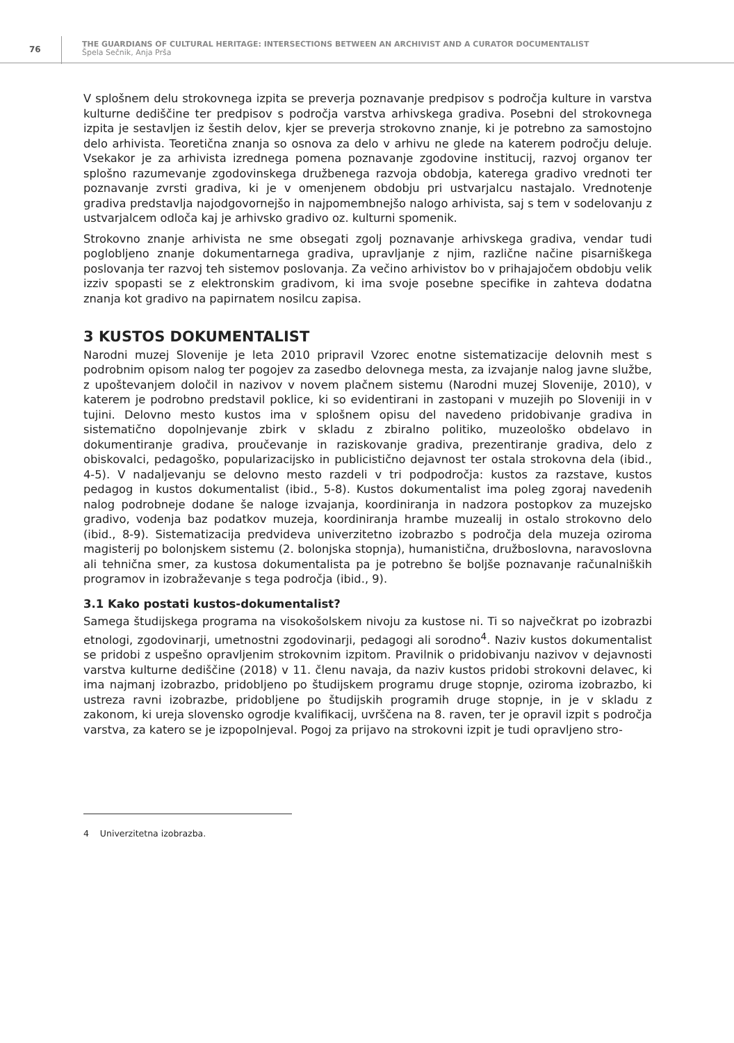76
THE GUARDIANS OF CULTURAL HERITAGE: INTERSECTIONS BETWEEN AN ARCHIVIST AND A CURATOR DOCUMENTALIST
Špela Sečnik, Anja Prša
V splošnem delu strokovnega izpita se preverja poznavanje predpisov s področja kulture in varstva kulturne dediščine ter predpisov s področja varstva arhivskega gradiva. Posebni del strokovnega izpita je sestavljen iz šestih delov, kjer se preverja strokovno znanje, ki je potrebno za samostojno delo arhivista. Teoretična znanja so osnova za delo v arhivu ne glede na katerem področju deluje. Vsekakor je za arhivista izrednega pomena poznavanje zgodovine institucij, razvoj organov ter splošno razumevanje zgodovinskega družbenega razvoja obdobja, katerega gradivo vrednoti ter poznavanje zvrsti gradiva, ki je v omenjenem obdobju pri ustvarjalcu nastajalo. Vrednotenje gradiva predstavlja najodgovornejšo in najpomembnejšo nalogo arhivista, saj s tem v sodelovanju z ustvarjalcem odloča kaj je arhivsko gradivo oz. kulturni spomenik.
Strokovno znanje arhivista ne sme obsegati zgolj poznavanje arhivskega gradiva, vendar tudi poglobljeno znanje dokumentarnega gradiva, upravljanje z njim, različne načine pisarniškega poslovanja ter razvoj teh sistemov poslovanja. Za večino arhivistov bo v prihajajočem obdobju velik izziv spopasti se z elektronskim gradivom, ki ima svoje posebne specifike in zahteva dodatna znanja kot gradivo na papirnatem nosilcu zapisa.
3 KUSTOS DOKUMENTALIST
Narodni muzej Slovenije je leta 2010 pripravil Vzorec enotne sistematizacije delovnih mest s podrobnim opisom nalog ter pogojev za zasedbo delovnega mesta, za izvajanje nalog javne službe, z upoštevanjem določil in nazivov v novem plačnem sistemu (Narodni muzej Slovenije, 2010), v katerem je podrobno predstavil poklice, ki so evidentirani in zastopani v muzejih po Sloveniji in v tujini. Delovno mesto kustos ima v splošnem opisu del navedeno pridobivanje gradiva in sistematično dopolnjevanje zbirk v skladu z zbiralno politiko, muzeološko obdelavo in dokumentiranje gradiva, proučevanje in raziskovanje gradiva, prezentiranje gradiva, delo z obiskovalci, pedagoško, popularizacijsko in publicistično dejavnost ter ostala strokovna dela (ibid., 4-5). V nadaljevanju se delovno mesto razdeli v tri podpodročja: kustos za razstave, kustos pedagog in kustos dokumentalist (ibid., 5-8). Kustos dokumentalist ima poleg zgoraj navedenih nalog podrobneje dodane še naloge izvajanja, koordiniranja in nadzora postopkov za muzejsko gradivo, vodenja baz podatkov muzeja, koordiniranja hrambe muzealij in ostalo strokovno delo (ibid., 8-9). Sistematizacija predvideva univerzitetno izobrazbo s področja dela muzeja oziroma magisterij po bolonjskem sistemu (2. bolonjska stopnja), humanistična, družboslovna, naravoslovna ali tehnična smer, za kustosa dokumentalista pa je potrebno še boljše poznavanje računalniških programov in izobraževanje s tega področja (ibid., 9).
3.1 Kako postati kustos-dokumentalist?
Samega študijskega programa na visokošolskem nivoju za kustose ni. Ti so največkrat po izobrazbi etnologi, zgodovinarji, umetnostni zgodovinarji, pedagogi ali sorodno<sup>4</sup>. Naziv kustos dokumentalist se pridobi z uspešno opravljenim strokovnim izpitom. Pravilnik o pridobivanju nazivov v dejavnosti varstva kulturne dediščine (2018) v 11. členu navaja, da naziv kustos pridobi strokovni delavec, ki ima najmanj izobrazbo, pridobljeno po študijskem programu druge stopnje, oziroma izobrazbo, ki ustreza ravni izobrazbe, pridobljene po študijskih programih druge stopnje, in je v skladu z zakonom, ki ureja slovensko ogrodje kvalifikacij, uvrščena na 8. raven, ter je opravil izpit s področja varstva, za katero se je izpopolnjeval. Pogoj za prijavo na strokovni izpit je tudi opravljeno stro-
4 Univerzitetna izobrazba.